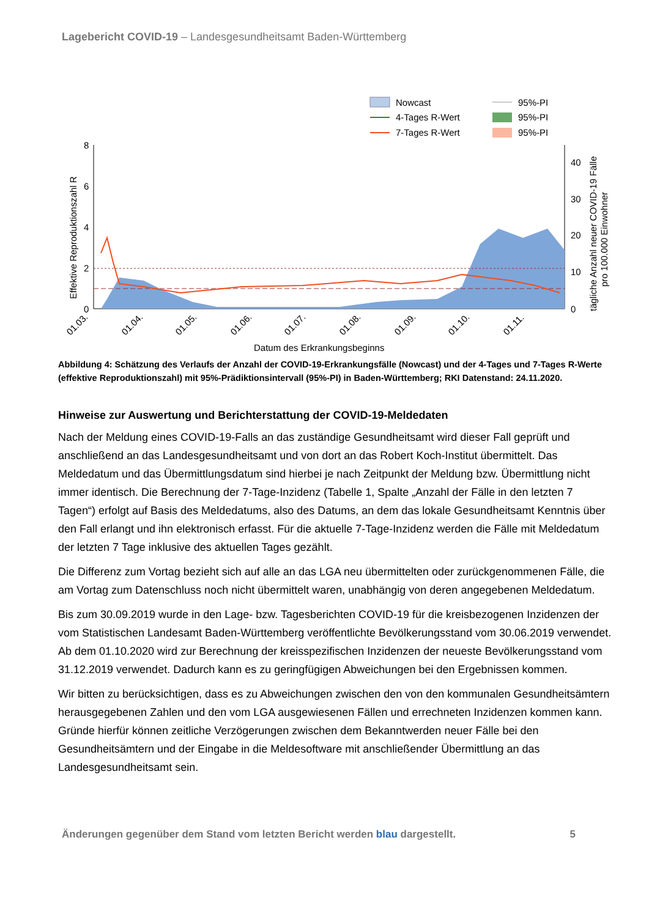Lagebericht COVID-19 – Landesgesundheitsamt Baden-Württemberg
Nowcast
4-Tages R-Wert
7-Tages R-Wert
95%-PI
95%-PI
95%-PI
8
6
4
2
0
40
30
20
10
0
Effektive Reproduktionszahl R
tägliche Anzahl neuer COVID-19 Fälle
pro 100.000 Einwohner
01.03.
01.04.
01.05.
01.06.
01.07.
01.08.
01.09.
01.10.
01.11.
Datum des Erkrankungsbeginns
Abbildung 4: Schätzung des Verlaufs der Anzahl der COVID-19-Erkrankungsfälle (Nowcast) und der 4-Tages und 7-Tages R-Werte (effektive Reproduktionszahl) mit 95%-Prädiktionsintervall (95%-PI) in Baden-Württemberg; RKI Datenstand: 24.11.2020.
Hinweise zur Auswertung und Berichterstattung der COVID-19-Meldedaten
Nach der Meldung eines COVID-19-Falls an das zuständige Gesundheitsamt wird dieser Fall geprüft und anschließend an das Landesgesundheitsamt und von dort an das Robert Koch-Institut übermittelt. Das Meldedatum und das Übermittlungsdatum sind hierbei je nach Zeitpunkt der Meldung bzw. Übermittlung nicht immer identisch. Die Berechnung der 7-Tage-Inzidenz (Tabelle 1, Spalte „Anzahl der Fälle in den letzten 7 Tagen“) erfolgt auf Basis des Meldedatums, also des Datums, an dem das lokale Gesundheitsamt Kenntnis über den Fall erlangt und ihn elektronisch erfasst. Für die aktuelle 7-Tage-Inzidenz werden die Fälle mit Meldedatum der letzten 7 Tage inklusive des aktuellen Tages gezählt.
Die Differenz zum Vortag bezieht sich auf alle an das LGA neu übermittelten oder zurückgenommenen Fälle, die am Vortag zum Datenschluss noch nicht übermittelt waren, unabhängig von deren angegebenen Meldedatum.
Bis zum 30.09.2019 wurde in den Lage- bzw. Tagesberichten COVID-19 für die kreisbezogenen Inzidenzen der vom Statistischen Landesamt Baden-Württemberg veröffentlichte Bevölkerungsstand vom 30.06.2019 verwendet. Ab dem 01.10.2020 wird zur Berechnung der kreisspezifischen Inzidenzen der neueste Bevölkerungsstand vom 31.12.2019 verwendet. Dadurch kann es zu geringfügigen Abweichungen bei den Ergebnissen kommen.
Wir bitten zu berücksichtigen, dass es zu Abweichungen zwischen den von den kommunalen Gesundheitsämtern herausgegebenen Zahlen und den vom LGA ausgewiesenen Fällen und errechneten Inzidenzen kommen kann. Gründe hierfür können zeitliche Verzögerungen zwischen dem Bekanntwerden neuer Fälle bei den Gesundheitsämtern und der Eingabe in die Meldesoftware mit anschließender Übermittlung an das Landesgesundheitsamt sein.
Änderungen gegenüber dem Stand vom letzten Bericht werden blau dargestellt. 5